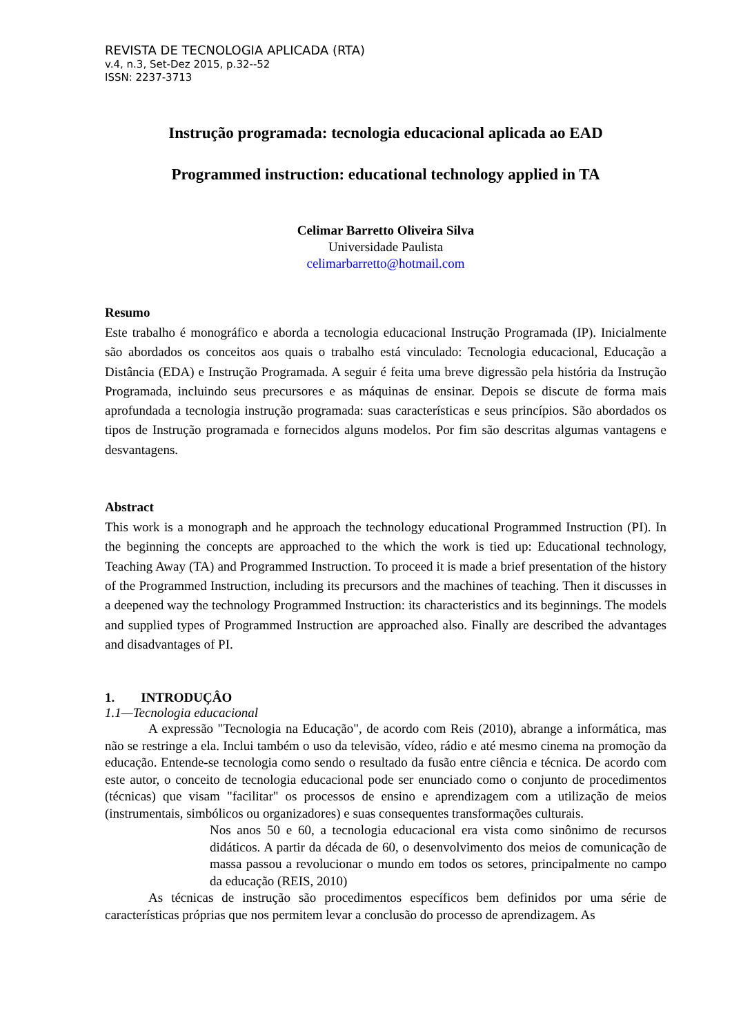REVISTA DE TECNOLOGIA APLICADA (RTA)
v.4, n.3, Set-Dez 2015, p.32--52
ISSN: 2237-3713
Instrução programada: tecnologia educacional aplicada ao EAD
Programmed instruction: educational technology applied in TA
Celimar Barretto Oliveira Silva
Universidade Paulista
celimarbarretto@hotmail.com
Resumo
Este trabalho é monográfico e aborda a tecnologia educacional Instrução Programada (IP). Inicialmente são abordados os conceitos aos quais o trabalho está vinculado: Tecnologia educacional, Educação a Distância (EDA) e Instrução Programada. A seguir é feita uma breve digressão pela história da Instrução Programada, incluindo seus precursores e as máquinas de ensinar. Depois se discute de forma mais aprofundada a tecnologia instrução programada: suas características e seus princípios. São abordados os tipos de Instrução programada e fornecidos alguns modelos. Por fim são descritas algumas vantagens e desvantagens.
Abstract
This work is a monograph and he approach the technology educational Programmed Instruction (PI). In the beginning the concepts are approached to the which the work is tied up: Educational technology, Teaching Away (TA) and Programmed Instruction. To proceed it is made a brief presentation of the history of the Programmed Instruction, including its precursors and the machines of teaching. Then it discusses in a deepened way the technology Programmed Instruction: its characteristics and its beginnings. The models and supplied types of Programmed Instruction are approached also. Finally are described the advantages and disadvantages of PI.
1. INTRODUÇÂO
1.1—Tecnologia educacional
A expressão "Tecnologia na Educação", de acordo com Reis (2010), abrange a informática, mas não se restringe a ela. Inclui também o uso da televisão, vídeo, rádio e até mesmo cinema na promoção da educação. Entende-se tecnologia como sendo o resultado da fusão entre ciência e técnica. De acordo com este autor, o conceito de tecnologia educacional pode ser enunciado como o conjunto de procedimentos (técnicas) que visam "facilitar" os processos de ensino e aprendizagem com a utilização de meios (instrumentais, simbólicos ou organizadores) e suas consequentes transformações culturais.
Nos anos 50 e 60, a tecnologia educacional era vista como sinônimo de recursos didáticos. A partir da década de 60, o desenvolvimento dos meios de comunicação de massa passou a revolucionar o mundo em todos os setores, principalmente no campo da educação (REIS, 2010)
As técnicas de instrução são procedimentos específicos bem definidos por uma série de características próprias que nos permitem levar a conclusão do processo de aprendizagem. As